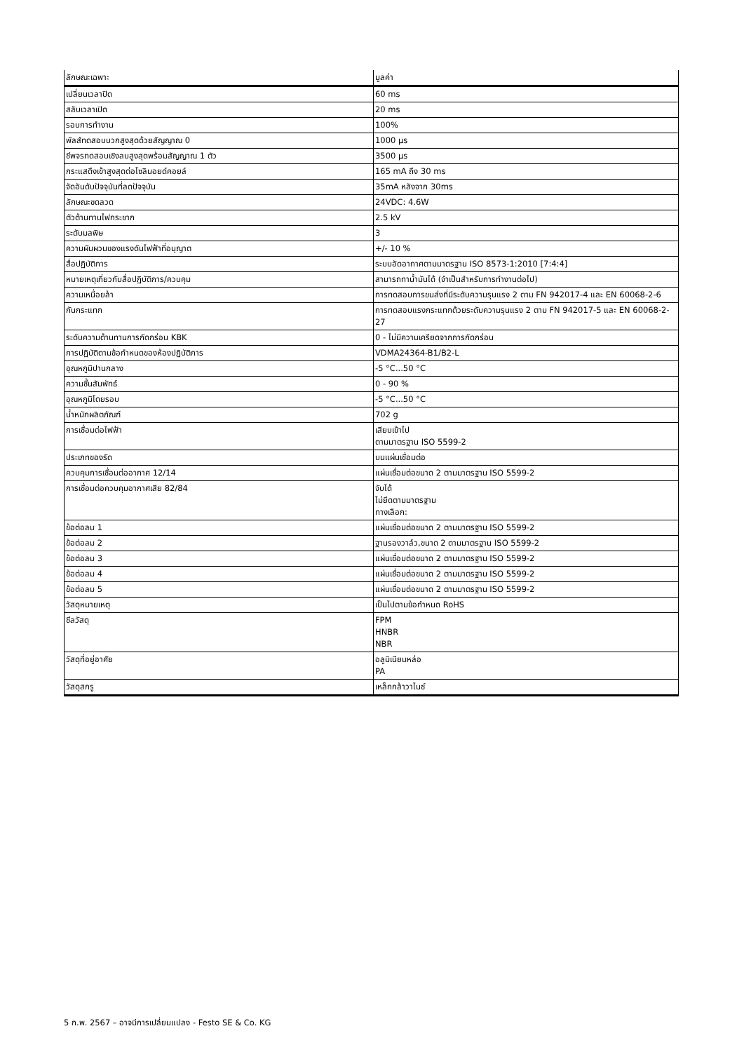| ลักษณะเฉพาะ | มูลค่า |
| --- | --- |
| เปลี่ยนเวลาปิด | 60 ms |
| สลับเวลาเปิด | 20 ms |
| รอบการทำงาน | 100% |
| พัลส์ทดสอบบวกสูงสุดด้วยสัญญาณ 0 | 1000 µs |
| ชีพจรทดสอบเชิงลบสูงสุดพร้อมสัญญาณ 1 ตัว | 3500 µs |
| กระแสดึงเข้าสูงสุดต่อโซลินอยด์คอยล์ | 165 mA ถึง 30 ms |
| จัดอันดับปัจจุบันที่ลดปัจจุบัน | 35mA หลังจาก 30ms |
| ลักษณะขดลวด | 24VDC: 4.6W |
| ตัวต้านทานไฟกระชาก | 2.5 kV |
| ระดับมลพิษ | 3 |
| ความผันผวนของแรงดันไฟฟ้าที่อนุญาต | +/- 10 % |
| สื่อปฏิบัติการ | ระบบอัดอากาศตามมาตรฐาน ISO 8573-1:2010 [7:4:4] |
| หมายเหตุเกี่ยวกับสื่อปฏิบัติการ/ควบคุม | สามารถทาน้ำมันได้ (จำเป็นสำหรับการทำงานต่อไป) |
| ความเหนื่อยล้า | การทดสอบการขนส่งที่มีระดับความรุนแรง 2 ตาม FN 942017-4 และ EN 60068-2-6 |
| กันกระแทก | การทดสอบแรงกระแทกด้วยระดับความรุนแรง 2 ตาม FN 942017-5 และ EN 60068-2-27 |
| ระดับความต้านทานการกัดกร่อน KBK | 0 - ไม่มีความเครียดจากการกัดกร่อน |
| การปฏิบัติตามข้อกำหนดของห้องปฏิบัติการ | VDMA24364-B1/B2-L |
| อุณหภูมิปานกลาง | -5 °C...50 °C |
| ความชื้นสัมพัทธ์ | 0 - 90 % |
| อุณหภูมิโดยรอบ | -5 °C...50 °C |
| น้ำหนักผลิตภัณฑ์ | 702 g |
| การเชื่อมต่อไฟฟ้า | เสียบเข้าไป ตามมาตรฐาน ISO 5599-2 |
| ประเภทของรัด | บนแผ่นเชื่อมต่อ |
| ควบคุมการเชื่อมต่ออากาศ 12/14 | แผ่นเชื่อมต่อขนาด 2 ตามมาตรฐาน ISO 5599-2 |
| การเชื่อมต่อควบคุมอากาศเสีย 82/84 | จับได้ ไม่ยึดตามมาตรฐาน ทางเลือก: |
| ข้อต่อลม 1 | แผ่นเชื่อมต่อขนาด 2 ตามมาตรฐาน ISO 5599-2 |
| ข้อต่อลม 2 | ฐานรองวาล์ว,ขนาด 2 ตามมาตรฐาน ISO 5599-2 |
| ข้อต่อลม 3 | แผ่นเชื่อมต่อขนาด 2 ตามมาตรฐาน ISO 5599-2 |
| ข้อต่อลม 4 | แผ่นเชื่อมต่อขนาด 2 ตามมาตรฐาน ISO 5599-2 |
| ข้อต่อลม 5 | แผ่นเชื่อมต่อขนาด 2 ตามมาตรฐาน ISO 5599-2 |
| วัสดุหมายเหตุ | เป็นไปตามข้อกำหนด RoHS |
| ซีลวัสดุ | FPM HNBR NBR |
| วัสดุที่อยู่อาศัย | อลูมิเนียมหล่อ PA |
| วัสดุสกรู | เหล็กกล้าวาไนซ์ |
5 ก.พ. 2567 – อาจมีการเปลี่ยนแปลง - Festo SE & Co. KG